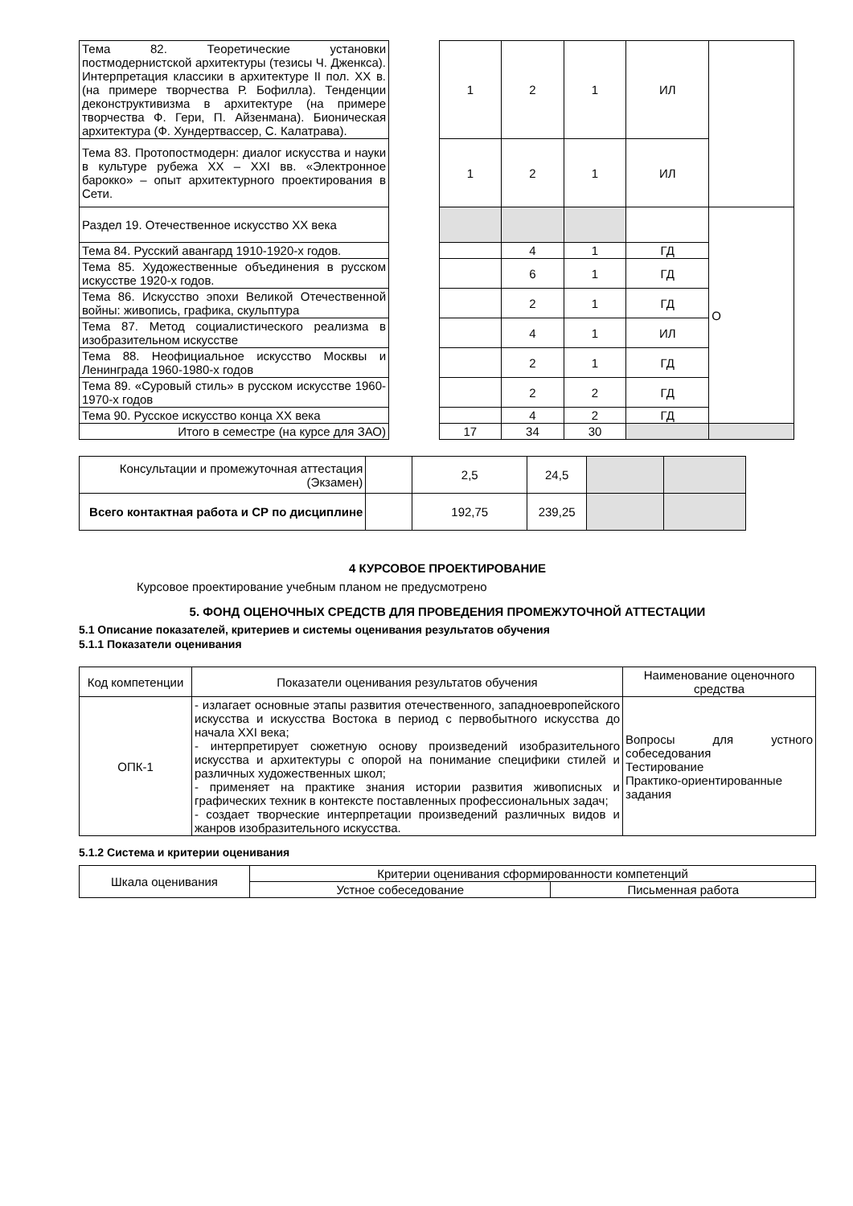| Тема 82. Теоретические установки постмодернистской архитектуры (тезисы Ч. Дженкса). Интерпретация классики в архитектуре II пол. XX в. (на примере творчества Р. Бофилла). Тенденции деконструктивизма в архитектуре (на примере творчества Ф. Гери, П. Айзенмана). Бионическая архитектура (Ф. Хундертвассер, С. Калатрава). | | 1 | 2 | 1 | ИЛ | |
| Тема 83. Протопостмодерн: диалог искусства и науки в культуре рубежа XX – XXI вв. «Электронное барокко» – опыт архитектурного проектирования в Сети. | | 1 | 2 | 1 | ИЛ | |
| Раздел 19. Отечественное искусство XX века | | | | | | О |
| Тема 84. Русский авангард 1910-1920-х годов. | | | 4 | 1 | ГД | |
| Тема 85. Художественные объединения в русском искусстве 1920-х годов. | | | 6 | 1 | ГД | |
| Тема 86. Искусство эпохи Великой Отечественной войны: живопись, графика, скульптура | | | 2 | 1 | ГД | |
| Тема 87. Метод социалистического реализма в изобразительном искусстве | | | 4 | 1 | ИЛ | |
| Тема 88. Неофициальное искусство Москвы и Ленинграда 1960-1980-х годов | | | 2 | 1 | ГД | |
| Тема 89. «Суровый стиль» в русском искусстве 1960-1970-х годов | | | 2 | 2 | ГД | |
| Тема 90. Русское искусство конца XX века | | | 4 | 2 | ГД | |
| Итого в семестре (на курсе для ЗАО) | | 17 | 34 | 30 | | |
| Консультации и промежуточная аттестация (Экзамен) | | 2,5 | 24,5 | | |
| Всего контактная работа и СР по дисциплине | | 192,75 | 239,25 | | |
4 КУРСОВОЕ ПРОЕКТИРОВАНИЕ
Курсовое проектирование учебным планом не предусмотрено
5. ФОНД ОЦЕНОЧНЫХ СРЕДСТВ ДЛЯ ПРОВЕДЕНИЯ ПРОМЕЖУТОЧНОЙ АТТЕСТАЦИИ
5.1 Описание показателей, критериев и системы оценивания результатов обучения
5.1.1 Показатели оценивания
| Код компетенции | Показатели оценивания результатов обучения | Наименование оценочного средства |
| ОПК-1 | - излагает основные этапы развития отечественного, западноевропейского искусства и искусства Востока в период с первобытного искусства до начала XXI века; - интерпретирует сюжетную основу произведений изобразительного искусства и архитектуры с опорой на понимание специфики стилей и различных художественных школ; - применяет на практике знания истории развития живописных и графических техник в контексте поставленных профессиональных задач; - создает творческие интерпретации произведений различных видов и жанров изобразительного искусства. | Вопросы для устного собеседования Тестирование Практико-ориентированные задания |
5.1.2 Система и критерии оценивания
| Шкала оценивания | Критерии оценивания сформированности компетенций | |
| | Устное собеседование | Письменная работа |